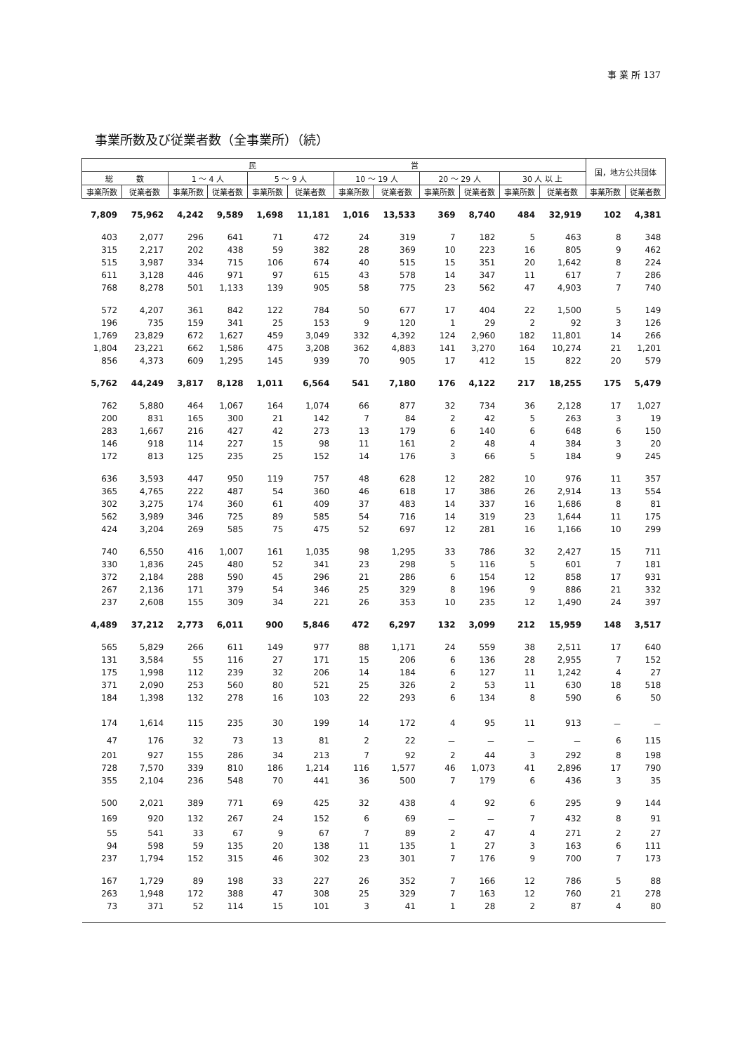事 業 所 137
事業所数及び従業者数（全事業所）（続）
| 民 営 | | | | | | | | | | | | 国，地方公共団体 | |
| --- | --- | --- | --- | --- | --- | --- | --- | --- | --- | --- | --- | --- | --- |
| 総 数 | | 1 ～ 4 人 | | 5 ～ 9 人 | | 10 ～ 19 人 | | 20 ～ 29 人 | | 30 人 以 上 | | | |
| 事業所数 | 従業者数 | 事業所数 | 従業者数 | 事業所数 | 従業者数 | 事業所数 | 従業者数 | 事業所数 | 従業者数 | 事業所数 | 従業者数 | 事業所数 | 従業者数 |
| 7,809 | 75,962 | 4,242 | 9,589 | 1,698 | 11,181 | 1,016 | 13,533 | 369 | 8,740 | 484 | 32,919 | 102 | 4,381 |
| 403 | 2,077 | 296 | 641 | 71 | 472 | 24 | 319 | 7 | 182 | 5 | 463 | 8 | 348 |
| 315 | 2,217 | 202 | 438 | 59 | 382 | 28 | 369 | 10 | 223 | 16 | 805 | 9 | 462 |
| 515 | 3,987 | 334 | 715 | 106 | 674 | 40 | 515 | 15 | 351 | 20 | 1,642 | 8 | 224 |
| 611 | 3,128 | 446 | 971 | 97 | 615 | 43 | 578 | 14 | 347 | 11 | 617 | 7 | 286 |
| 768 | 8,278 | 501 | 1,133 | 139 | 905 | 58 | 775 | 23 | 562 | 47 | 4,903 | 7 | 740 |
| 572 | 4,207 | 361 | 842 | 122 | 784 | 50 | 677 | 17 | 404 | 22 | 1,500 | 5 | 149 |
| 196 | 735 | 159 | 341 | 25 | 153 | 9 | 120 | 1 | 29 | 2 | 92 | 3 | 126 |
| 1,769 | 23,829 | 672 | 1,627 | 459 | 3,049 | 332 | 4,392 | 124 | 2,960 | 182 | 11,801 | 14 | 266 |
| 1,804 | 23,221 | 662 | 1,586 | 475 | 3,208 | 362 | 4,883 | 141 | 3,270 | 164 | 10,274 | 21 | 1,201 |
| 856 | 4,373 | 609 | 1,295 | 145 | 939 | 70 | 905 | 17 | 412 | 15 | 822 | 20 | 579 |
| 5,762 | 44,249 | 3,817 | 8,128 | 1,011 | 6,564 | 541 | 7,180 | 176 | 4,122 | 217 | 18,255 | 175 | 5,479 |
| 762 | 5,880 | 464 | 1,067 | 164 | 1,074 | 66 | 877 | 32 | 734 | 36 | 2,128 | 17 | 1,027 |
| 200 | 831 | 165 | 300 | 21 | 142 | 7 | 84 | 2 | 42 | 5 | 263 | 3 | 19 |
| 283 | 1,667 | 216 | 427 | 42 | 273 | 13 | 179 | 6 | 140 | 6 | 648 | 6 | 150 |
| 146 | 918 | 114 | 227 | 15 | 98 | 11 | 161 | 2 | 48 | 4 | 384 | 3 | 20 |
| 172 | 813 | 125 | 235 | 25 | 152 | 14 | 176 | 3 | 66 | 5 | 184 | 9 | 245 |
| 636 | 3,593 | 447 | 950 | 119 | 757 | 48 | 628 | 12 | 282 | 10 | 976 | 11 | 357 |
| 365 | 4,765 | 222 | 487 | 54 | 360 | 46 | 618 | 17 | 386 | 26 | 2,914 | 13 | 554 |
| 302 | 3,275 | 174 | 360 | 61 | 409 | 37 | 483 | 14 | 337 | 16 | 1,686 | 8 | 81 |
| 562 | 3,989 | 346 | 725 | 89 | 585 | 54 | 716 | 14 | 319 | 23 | 1,644 | 11 | 175 |
| 424 | 3,204 | 269 | 585 | 75 | 475 | 52 | 697 | 12 | 281 | 16 | 1,166 | 10 | 299 |
| 740 | 6,550 | 416 | 1,007 | 161 | 1,035 | 98 | 1,295 | 33 | 786 | 32 | 2,427 | 15 | 711 |
| 330 | 1,836 | 245 | 480 | 52 | 341 | 23 | 298 | 5 | 116 | 5 | 601 | 7 | 181 |
| 372 | 2,184 | 288 | 590 | 45 | 296 | 21 | 286 | 6 | 154 | 12 | 858 | 17 | 931 |
| 267 | 2,136 | 171 | 379 | 54 | 346 | 25 | 329 | 8 | 196 | 9 | 886 | 21 | 332 |
| 237 | 2,608 | 155 | 309 | 34 | 221 | 26 | 353 | 10 | 235 | 12 | 1,490 | 24 | 397 |
| 4,489 | 37,212 | 2,773 | 6,011 | 900 | 5,846 | 472 | 6,297 | 132 | 3,099 | 212 | 15,959 | 148 | 3,517 |
| 565 | 5,829 | 266 | 611 | 149 | 977 | 88 | 1,171 | 24 | 559 | 38 | 2,511 | 17 | 640 |
| 131 | 3,584 | 55 | 116 | 27 | 171 | 15 | 206 | 6 | 136 | 28 | 2,955 | 7 | 152 |
| 175 | 1,998 | 112 | 239 | 32 | 206 | 14 | 184 | 6 | 127 | 11 | 1,242 | 4 | 27 |
| 371 | 2,090 | 253 | 560 | 80 | 521 | 25 | 326 | 2 | 53 | 11 | 630 | 18 | 518 |
| 184 | 1,398 | 132 | 278 | 16 | 103 | 22 | 293 | 6 | 134 | 8 | 590 | 6 | 50 |
| 174 | 1,614 | 115 | 235 | 30 | 199 | 14 | 172 | 4 | 95 | 11 | 913 | － | － |
| 47 | 176 | 32 | 73 | 13 | 81 | 2 | 22 | － | － | － | － | 6 | 115 |
| 201 | 927 | 155 | 286 | 34 | 213 | 7 | 92 | 2 | 44 | 3 | 292 | 8 | 198 |
| 728 | 7,570 | 339 | 810 | 186 | 1,214 | 116 | 1,577 | 46 | 1,073 | 41 | 2,896 | 17 | 790 |
| 355 | 2,104 | 236 | 548 | 70 | 441 | 36 | 500 | 7 | 179 | 6 | 436 | 3 | 35 |
| 500 | 2,021 | 389 | 771 | 69 | 425 | 32 | 438 | 4 | 92 | 6 | 295 | 9 | 144 |
| 169 | 920 | 132 | 267 | 24 | 152 | 6 | 69 | － | － | 7 | 432 | 8 | 91 |
| 55 | 541 | 33 | 67 | 9 | 67 | 7 | 89 | 2 | 47 | 4 | 271 | 2 | 27 |
| 94 | 598 | 59 | 135 | 20 | 138 | 11 | 135 | 1 | 27 | 3 | 163 | 6 | 111 |
| 237 | 1,794 | 152 | 315 | 46 | 302 | 23 | 301 | 7 | 176 | 9 | 700 | 7 | 173 |
| 167 | 1,729 | 89 | 198 | 33 | 227 | 26 | 352 | 7 | 166 | 12 | 786 | 5 | 88 |
| 263 | 1,948 | 172 | 388 | 47 | 308 | 25 | 329 | 7 | 163 | 12 | 760 | 21 | 278 |
| 73 | 371 | 52 | 114 | 15 | 101 | 3 | 41 | 1 | 28 | 2 | 87 | 4 | 80 |